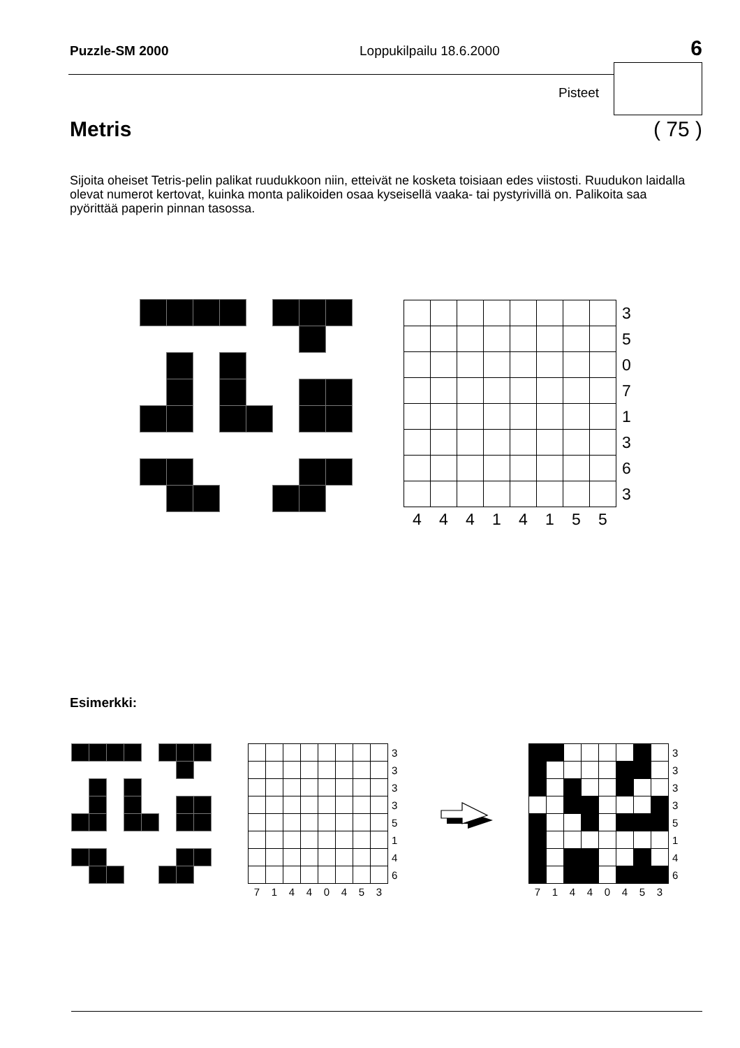Puzzle-SM 2000 Loppukilpailu 18.6.2000 6
Pisteet
Metris ( 75 )
Sijoita oheiset Tetris-pelin palikat ruudukkoon niin, etteivät ne kosketa toisiaan edes viistosti. Ruudukon laidalla olevat numerot kertovat, kuinka monta palikoiden osaa kyseisellä vaaka- tai pystyrivillä on. Palikoita saa pyörittää paperin pinnan tasossa.
| | | | | | | | | 3 |
| | | | | | | | | 5 |
| | | | | | | | | 0 |
| | | | | | | | | 7 |
| | | | | | | | | 1 |
| | | | | | | | | 3 |
| | | | | | | | | 6 |
| | | | | | | | | 3 |
| 4 | 4 | 4 | 1 | 4 | 1 | 5 | 5 | |
Esimerkki:
| | | | | | | | | 3 |
| | | | | | | | | 3 |
| | | | | | | | | 3 |
| | | | | | | | | 3 |
| | | | | | | | | 5 |
| | | | | | | | | 1 |
| | | | | | | | | 4 |
| | | | | | | | | 6 |
| 7 | 1 | 4 | 4 | 0 | 4 | 5 | 3 | |
| | | | | | | | | 3 |
| | | | | | | | | 3 |
| | | | | | | | | 3 |
| | | | | | | | | 3 |
| | | | | | | | | 5 |
| | | | | | | | | 1 |
| | | | | | | | | 4 |
| | | | | | | | | 6 |
| 7 | 1 | 4 | 4 | 0 | 4 | 5 | 3 | |